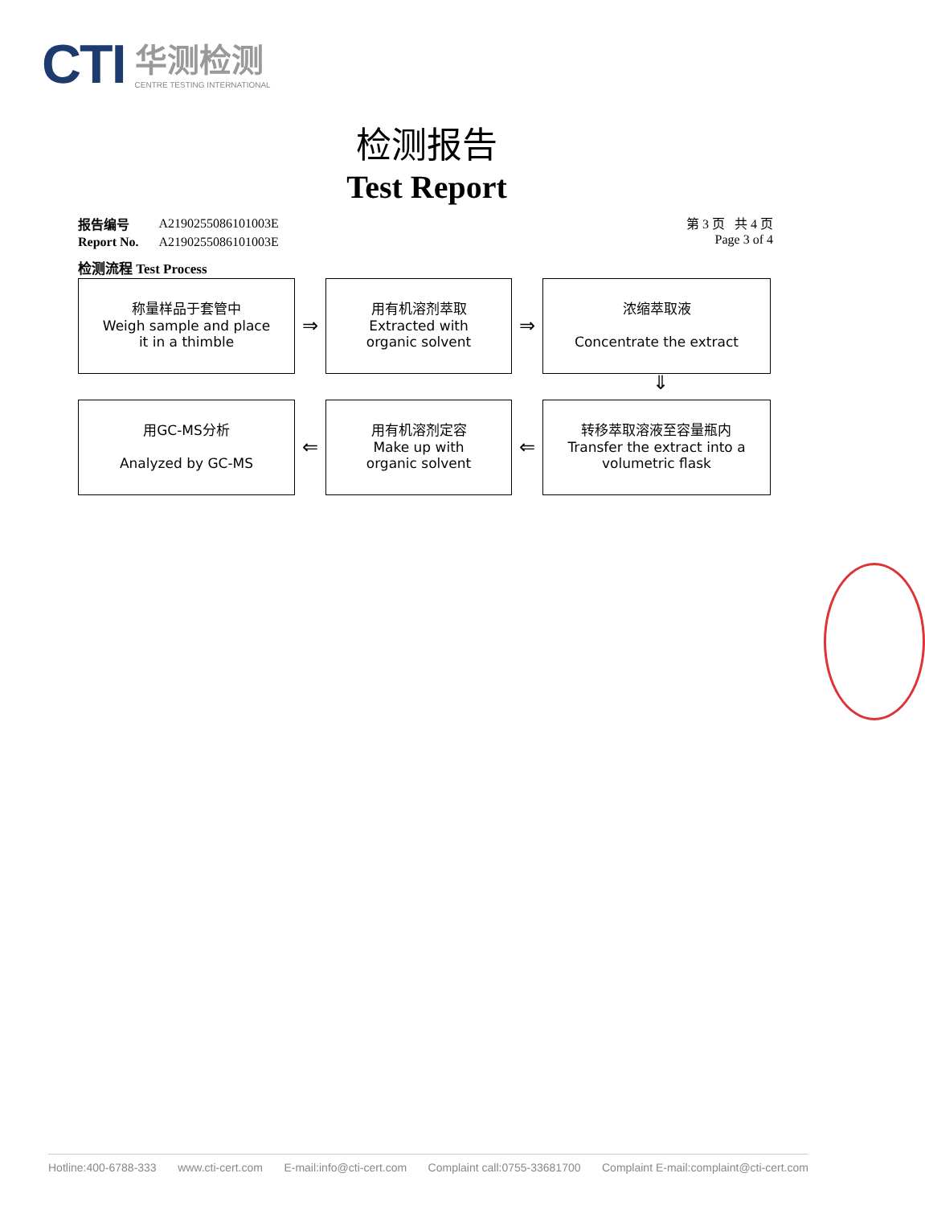CTI
华测检测
CENTRE TESTING INTERNATIONAL
检测报告
Test Report
| 报告编号 | A2190255086101003E |
| Report No. | A2190255086101003E |
第 3 页 共 4 页
Page 3 of 4
检测流程 Test Process
称量样品于套管中
Weigh sample and place
it in a thimble
⇒
用有机溶剂萃取
Extracted with
organic solvent
⇒
浓缩萃取液
Concentrate the extract
⇓
用GC-MS分析
Analyzed by GC-MS
⇐
用有机溶剂定容
Make up with
organic solvent
⇐
转移萃取溶液至容量瓶内
Transfer the extract into a
volumetric flask
Hotline:400-6788-333 www.cti-cert.com E-mail:info@cti-cert.com Complaint call:0755-33681700 Complaint E-mail:complaint@cti-cert.com